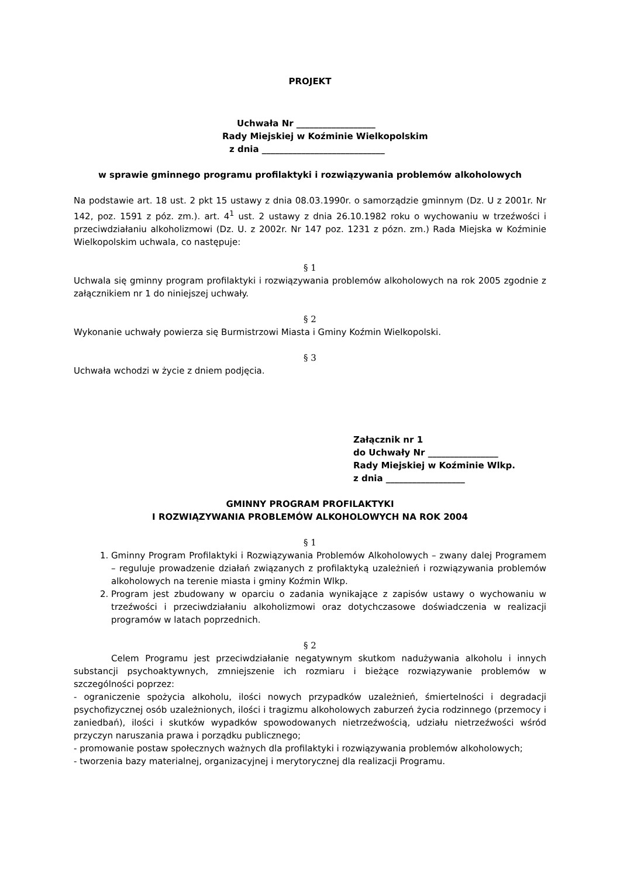PROJEKT
Uchwała Nr __________________
Rady Miejskiej w Koźminie Wielkopolskim
z dnia ____________________________
w sprawie gminnego programu profilaktyki i rozwiązywania problemów alkoholowych
Na podstawie art. 18 ust. 2 pkt 15 ustawy z dnia 08.03.1990r. o samorządzie gminnym (Dz. U z 2001r. Nr 142, poz. 1591 z póz. zm.). art. 4<sup>1</sup> ust. 2 ustawy z dnia 26.10.1982 roku o wychowaniu w trzeźwości i przeciwdziałaniu alkoholizmowi (Dz. U. z 2002r. Nr 147 poz. 1231 z pózn. zm.) Rada Miejska w Koźminie Wielkopolskim uchwala, co następuje:
§ 1
Uchwala się gminny program profilaktyki i rozwiązywania problemów alkoholowych na rok 2005 zgodnie z załącznikiem nr 1 do niniejszej uchwały.
§ 2
Wykonanie uchwały powierza się Burmistrzowi Miasta i Gminy Koźmin Wielkopolski.
§ 3
Uchwała wchodzi w życie z dniem podjęcia.
Załącznik nr 1
do Uchwały Nr ________________
Rady Miejskiej w Koźminie Wlkp.
z dnia __________________
GMINNY PROGRAM PROFILAKTYKI
I ROZWIĄZYWANIA PROBLEMÓW ALKOHOLOWYCH NA ROK 2004
§ 1
1. Gminny Program Profilaktyki i Rozwiązywania Problemów Alkoholowych – zwany dalej Programem – reguluje prowadzenie działań związanych z profilaktyką uzależnień i rozwiązywania problemów alkoholowych na terenie miasta i gminy Koźmin Wlkp.
2. Program jest zbudowany w oparciu o zadania wynikające z zapisów ustawy o wychowaniu w trzeźwości i przeciwdziałaniu alkoholizmowi oraz dotychczasowe doświadczenia w realizacji programów w latach poprzednich.
§ 2
Celem Programu jest przeciwdziałanie negatywnym skutkom nadużywania alkoholu i innych substancji psychoaktywnych, zmniejszenie ich rozmiaru i bieżące rozwiązywanie problemów w szczególności poprzez:
- ograniczenie spożycia alkoholu, ilości nowych przypadków uzależnień, śmiertelności i degradacji psychofizycznej osób uzależnionych, ilości i tragizmu alkoholowych zaburzeń życia rodzinnego (przemocy i zaniedbań), ilości i skutków wypadków spowodowanych nietrzeźwością, udziału nietrzeźwości wśród przyczyn naruszania prawa i porządku publicznego;
- promowanie postaw społecznych ważnych dla profilaktyki i rozwiązywania problemów alkoholowych;
- tworzenia bazy materialnej, organizacyjnej i merytorycznej dla realizacji Programu.